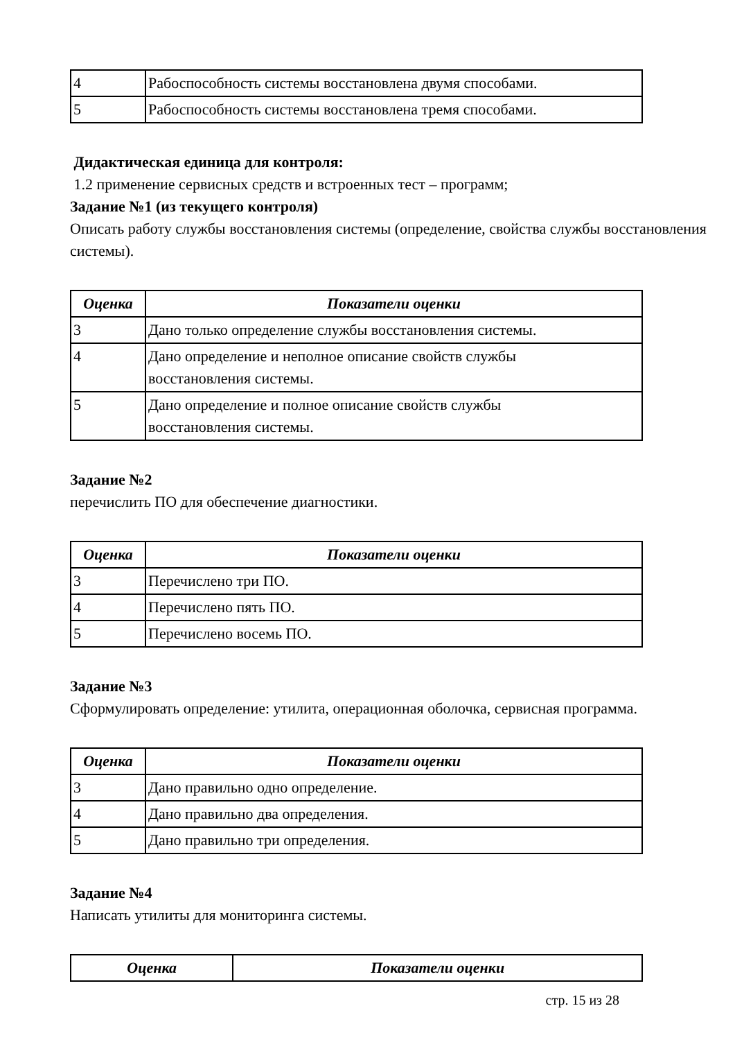| 4 | Рабоспособность системы восстановлена двумя способами. |
| 5 | Рабоспособность системы восстановлена тремя способами. |
Дидактическая единица для контроля:
1.2 применение сервисных средств и встроенных тест – программ;
Задание №1 (из текущего контроля)
Описать работу службы восстановления системы (определение, свойства службы восстановления системы).
| Оценка | Показатели оценки |
| --- | --- |
| 3 | Дано только определение службы восстановления системы. |
| 4 | Дано определение и неполное описание свойств службы восстановления системы. |
| 5 | Дано определение и полное описание свойств службы восстановления системы. |
Задание №2
перечислить ПО для обеспечение диагностики.
| Оценка | Показатели оценки |
| --- | --- |
| 3 | Перечислено три ПО. |
| 4 | Перечислено пять ПО. |
| 5 | Перечислено восемь ПО. |
Задание №3
Сформулировать определение: утилита, операционная оболочка, сервисная программа.
| Оценка | Показатели оценки |
| --- | --- |
| 3 | Дано правильно одно определение. |
| 4 | Дано правильно два определения. |
| 5 | Дано правильно три определения. |
Задание №4
Написать утилиты для мониторинга системы.
| Оценка | Показатели оценки |
| --- | --- |
стр. 15 из 28